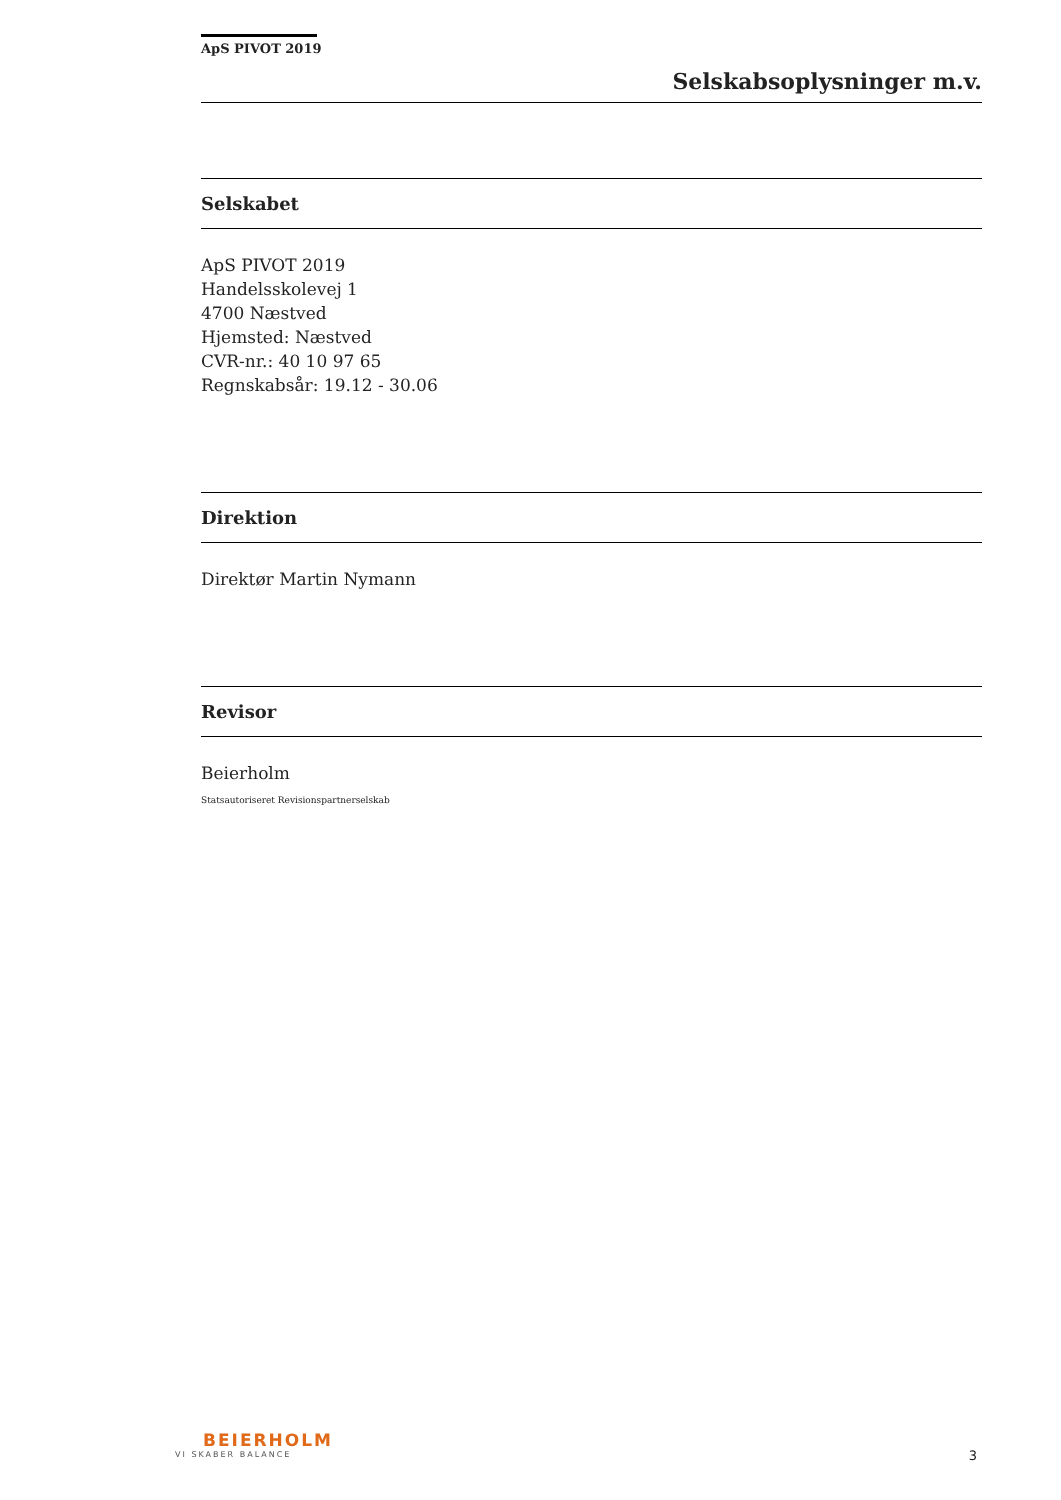ApS PIVOT 2019
Selskabsoplysninger m.v.
Selskabet
ApS PIVOT 2019
Handelsskolevej 1
4700 Næstved
Hjemsted: Næstved
CVR-nr.: 40 10 97 65
Regnskabsår: 19.12 - 30.06
Direktion
Direktør Martin Nymann
Revisor
Beierholm
Statsautoriseret Revisionspartnerselskab
BEIERHOLM
VI SKABER BALANCE
3